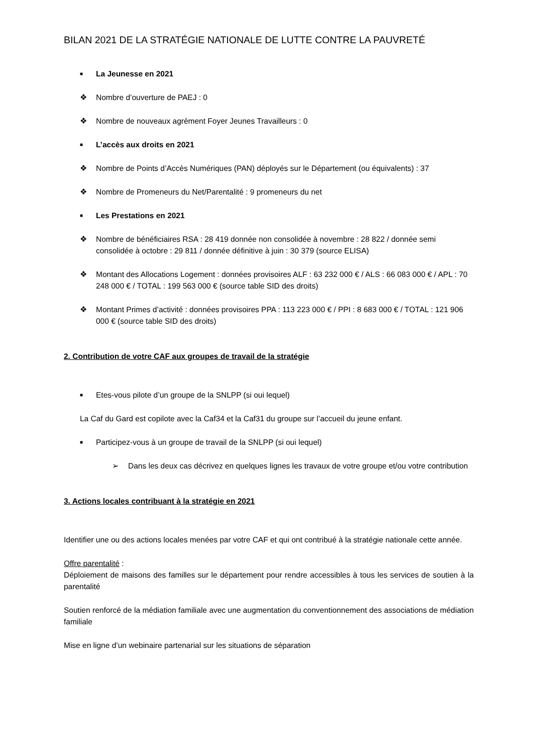BILAN 2021 DE LA STRATÉGIE NATIONALE DE LUTTE CONTRE LA PAUVRETÉ
■ La Jeunesse en 2021
❖ Nombre d’ouverture de PAEJ : 0
❖ Nombre de nouveaux agrément Foyer Jeunes Travailleurs : 0
■ L’accès aux droits en 2021
❖ Nombre de Points d’Accès Numériques (PAN) déployés sur le Département (ou équivalents) : 37
❖ Nombre de Promeneurs du Net/Parentalité : 9 promeneurs du net
■ Les Prestations en 2021
❖ Nombre de bénéficiaires RSA : 28 419 donnée non consolidée à novembre : 28 822 / donnée semi consolidée à octobre : 29 811 / donnée définitive à juin : 30 379 (source ELISA)
❖ Montant des Allocations Logement : données provisoires ALF : 63 232 000 € / ALS : 66 083 000 € / APL : 70 248 000 € / TOTAL : 199 563 000 € (source table SID des droits)
❖ Montant Primes d’activité : données provisoires PPA : 113 223 000 € / PPI : 8 683 000 € / TOTAL : 121 906 000 € (source table SID des droits)
2. Contribution de votre CAF aux groupes de travail de la stratégie
■ Etes-vous pilote d’un groupe de la SNLPP (si oui lequel)
La Caf du Gard est copilote avec la Caf34 et la Caf31 du groupe sur l’accueil du jeune enfant.
■ Participez-vous à un groupe de travail de la SNLPP (si oui lequel)
➢ Dans les deux cas décrivez en quelques lignes les travaux de votre groupe et/ou votre contribution
3. Actions locales contribuant à la stratégie en 2021
Identifier une ou des actions locales menées par votre CAF et qui ont contribué à la stratégie nationale cette année.
Offre parentalité :
Déploiement de maisons des familles sur le département pour rendre accessibles à tous les services de soutien à la parentalité
Soutien renforcé de la médiation familiale avec une augmentation du conventionnement des associations de médiation familiale
Mise en ligne d’un webinaire partenarial sur les situations de séparation